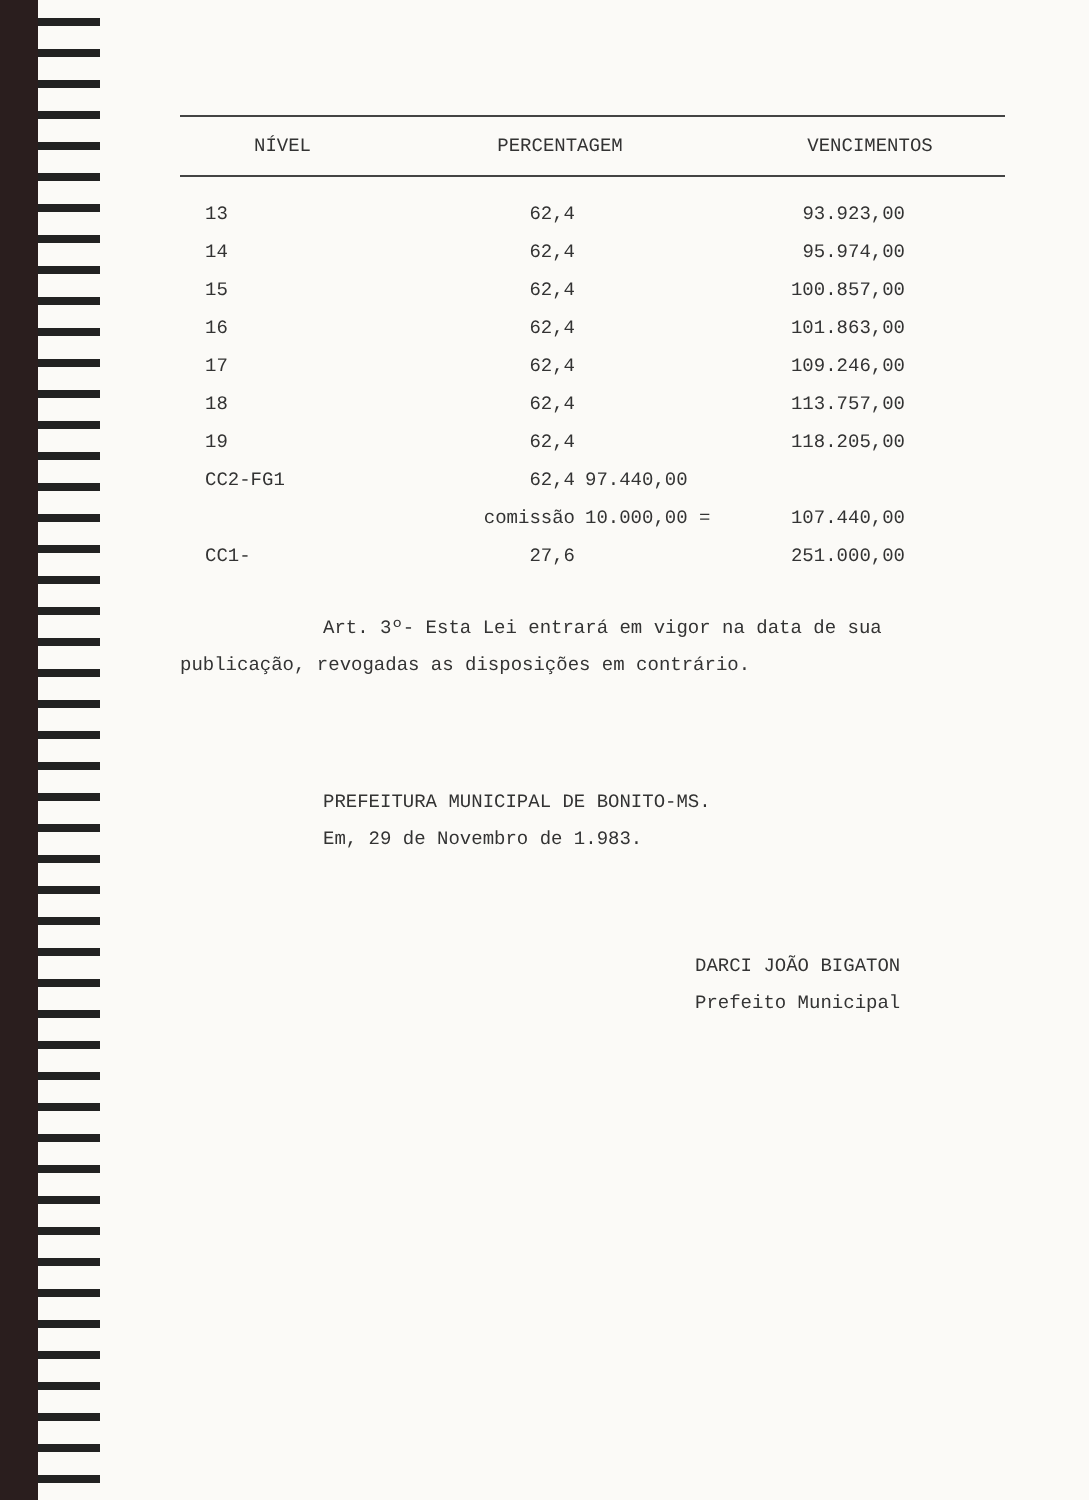| NÍVEL | PERCENTAGEM | | VENCIMENTOS |
| --- | --- | --- | --- |
| 13 | 62,4 | | 93.923,00 |
| 14 | 62,4 | | 95.974,00 |
| 15 | 62,4 | | 100.857,00 |
| 16 | 62,4 | | 101.863,00 |
| 17 | 62,4 | | 109.246,00 |
| 18 | 62,4 | | 113.757,00 |
| 19 | 62,4 | | 118.205,00 |
| CC2-FG1 | 62,4 | 97.440,00 | |
| | comissão | 10.000,00 = | 107.440,00 |
| CC1- | 27,6 | | 251.000,00 |
Art. 3º- Esta Lei entrará em vigor na data de sua publicação, revogadas as disposições em contrário.
PREFEITURA MUNICIPAL DE BONITO-MS.
Em, 29 de Novembro de 1.983.
DARCI JOÃO BIGATON
Prefeito Municipal